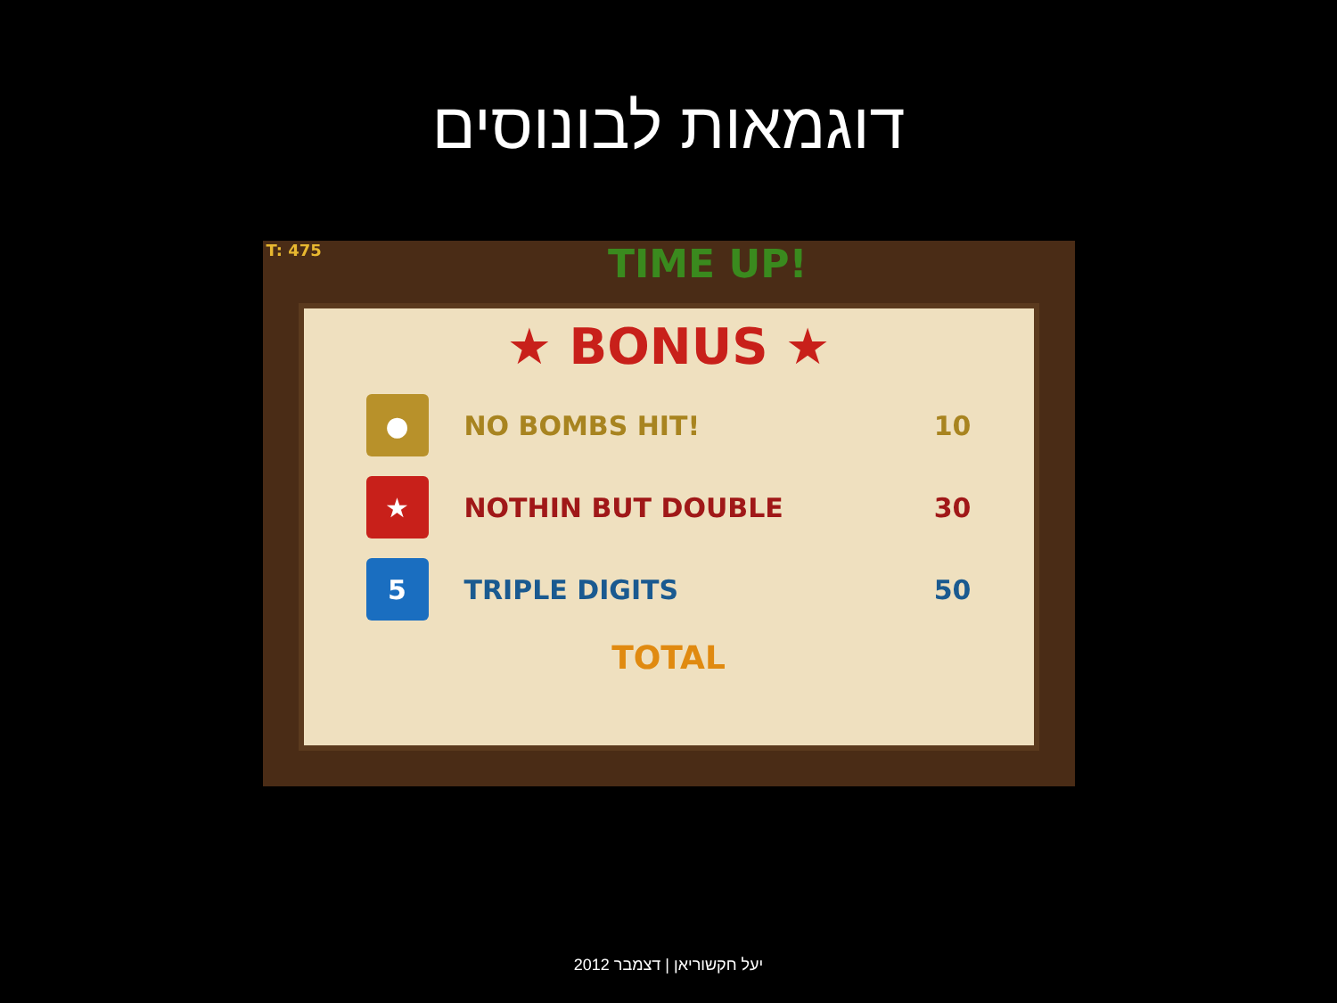דוגמאות לבונוסים
T: 475 TIME UP!
★ BONUS ★
●
NO BOMBS HIT! 10
★
NOTHIN BUT DOUBLE 30
5
TRIPLE DIGITS 50
TOTAL
יעל חקשוריאן | דצמבר 2012